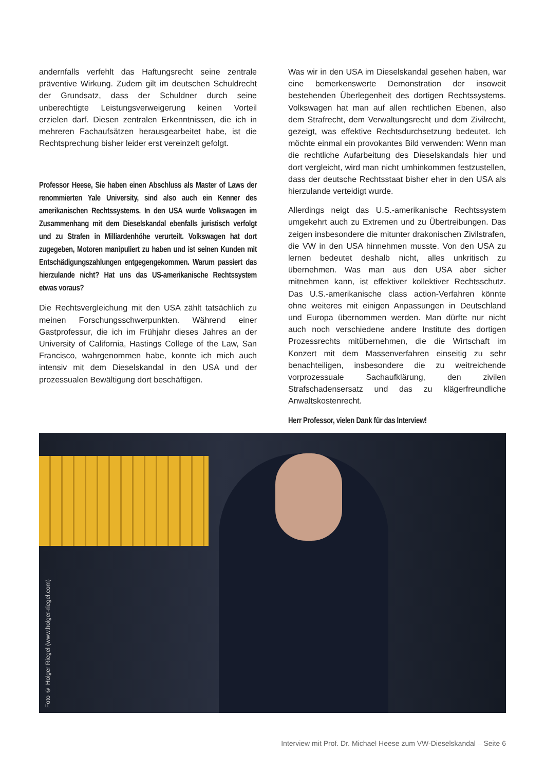andernfalls verfehlt das Haftungsrecht seine zentrale präventive Wirkung. Zudem gilt im deutschen Schuldrecht der Grundsatz, dass der Schuldner durch seine unberechtigte Leistungsverweigerung keinen Vorteil erzielen darf. Diesen zentralen Erkenntnissen, die ich in mehreren Fachaufsätzen herausgearbeitet habe, ist die Rechtsprechung bisher leider erst vereinzelt gefolgt.
Professor Heese, Sie haben einen Abschluss als Master of Laws der renommierten Yale University, sind also auch ein Kenner des amerikanischen Rechtssystems. In den USA wurde Volkswagen im Zusammenhang mit dem Dieselskandal ebenfalls juristisch verfolgt und zu Strafen in Milliardenhöhe verurteilt. Volkswagen hat dort zugegeben, Motoren manipuliert zu haben und ist seinen Kunden mit Entschädigungszahlungen entgegengekommen. Warum passiert das hierzulande nicht? Hat uns das US-amerikanische Rechtssystem etwas voraus?
Die Rechtsvergleichung mit den USA zählt tatsächlich zu meinen Forschungsschwerpunkten. Während einer Gastprofessur, die ich im Frühjahr dieses Jahres an der University of California, Hastings College of the Law, San Francisco, wahrgenommen habe, konnte ich mich auch intensiv mit dem Dieselskandal in den USA und der prozessualen Bewältigung dort beschäftigen.
Was wir in den USA im Dieselskandal gesehen haben, war eine bemerkenswerte Demonstration der insoweit bestehenden Überlegenheit des dortigen Rechtssystems. Volkswagen hat man auf allen rechtlichen Ebenen, also dem Strafrecht, dem Verwaltungsrecht und dem Zivilrecht, gezeigt, was effektive Rechtsdurchsetzung bedeutet. Ich möchte einmal ein provokantes Bild verwenden: Wenn man die rechtliche Aufarbeitung des Dieselskandals hier und dort vergleicht, wird man nicht umhinkommen festzustellen, dass der deutsche Rechtsstaat bisher eher in den USA als hierzulande verteidigt wurde.
Allerdings neigt das U.S.-amerikanische Rechtssystem umgekehrt auch zu Extremen und zu Übertreibungen. Das zeigen insbesondere die mitunter drakonischen Zivilstrafen, die VW in den USA hinnehmen musste. Von den USA zu lernen bedeutet deshalb nicht, alles unkritisch zu übernehmen. Was man aus den USA aber sicher mitnehmen kann, ist effektiver kollektiver Rechtsschutz. Das U.S.-amerikanische class action-Verfahren könnte ohne weiteres mit einigen Anpassungen in Deutschland und Europa übernommen werden. Man dürfte nur nicht auch noch verschiedene andere Institute des dortigen Prozessrechts mitübernehmen, die die Wirtschaft im Konzert mit dem Massenverfahren einseitig zu sehr benachteiligen, insbesondere die zu weitreichende vorprozessuale Sachaufklärung, den zivilen Strafschadensersatz und das zu klägerfreundliche Anwaltskostenrecht.
Herr Professor, vielen Dank für das Interview!
Foto © Holger Riegel (www.holger-riegel.com)
Interview mit Prof. Dr. Michael Heese zum VW-Dieselskandal – Seite 6